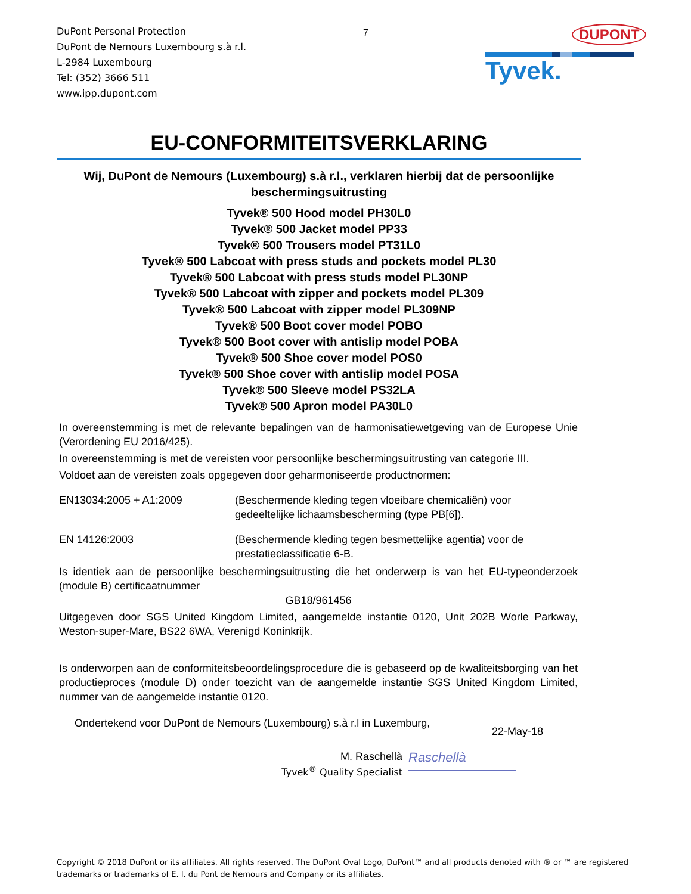DuPont Personal Protection
DuPont de Nemours Luxembourg s.à r.l.
L-2984 Luxembourg
Tel: (352) 3666 511
www.ipp.dupont.com
7
DUPONT
Tyvek.
EU-CONFORMITEITSVERKLARING
Wij, DuPont de Nemours (Luxembourg) s.à r.l., verklaren hierbij dat de persoonlijke beschermingsuitrusting
Tyvek® 500 Hood model PH30L0
Tyvek® 500 Jacket model PP33
Tyvek® 500 Trousers model PT31L0
Tyvek® 500 Labcoat with press studs and pockets model PL30
Tyvek® 500 Labcoat with press studs model PL30NP
Tyvek® 500 Labcoat with zipper and pockets model PL309
Tyvek® 500 Labcoat with zipper model PL309NP
Tyvek® 500 Boot cover model POBO
Tyvek® 500 Boot cover with antislip model POBA
Tyvek® 500 Shoe cover model POS0
Tyvek® 500 Shoe cover with antislip model POSA
Tyvek® 500 Sleeve model PS32LA
Tyvek® 500 Apron model PA30L0
In overeenstemming is met de relevante bepalingen van de harmonisatiewetgeving van de Europese Unie (Verordening EU 2016/425).
In overeenstemming is met de vereisten voor persoonlijke beschermingsuitrusting van categorie III.
Voldoet aan de vereisten zoals opgegeven door geharmoniseerde productnormen:
EN13034:2005 + A1:2009 (Beschermende kleding tegen vloeibare chemicaliën) voor
gedeeltelijke lichaamsbescherming (type PB[6]).
EN 14126:2003 (Beschermende kleding tegen besmettelijke agentia) voor de
prestatieclassificatie 6-B.
Is identiek aan de persoonlijke beschermingsuitrusting die het onderwerp is van het EU-typeonderzoek (module B) certificaatnummer
GB18/961456
Uitgegeven door SGS United Kingdom Limited, aangemelde instantie 0120, Unit 202B Worle Parkway, Weston-super-Mare, BS22 6WA, Verenigd Koninkrijk.
Is onderworpen aan de conformiteitsbeoordelingsprocedure die is gebaseerd op de kwaliteitsborging van het productieproces (module D) onder toezicht van de aangemelde instantie SGS United Kingdom Limited, nummer van de aangemelde instantie 0120.
Ondertekend voor DuPont de Nemours (Luxembourg) s.à r.l in Luxemburg,
22-May-18
M. Raschellà
Tyvek<sup>®</sup> Quality Specialist
Raschellà
Copyright © 2018 DuPont or its affiliates. All rights reserved. The DuPont Oval Logo, DuPont™ and all products denoted with ® or ™ are registered trademarks or trademarks of E. I. du Pont de Nemours and Company or its affiliates.